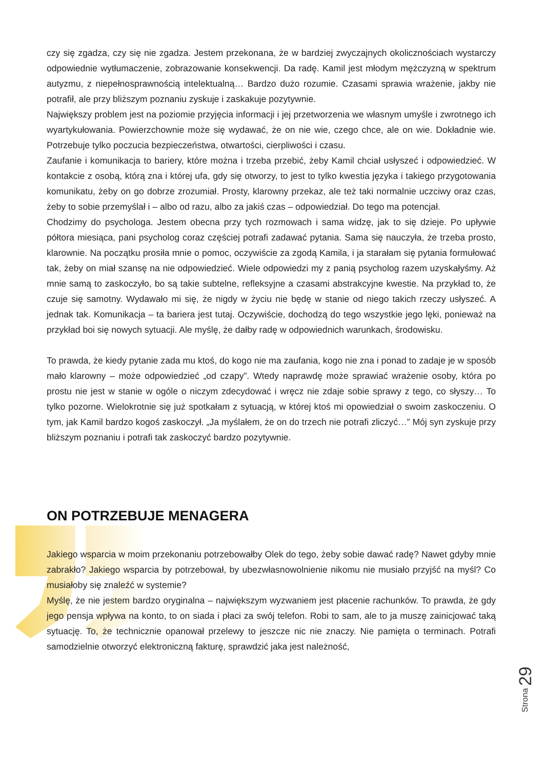czy się zgadza, czy się nie zgadza. Jestem przekonana, że w bardziej zwyczajnych okolicznościach wystarczy odpowiednie wytłumaczenie, zobrazowanie konsekwencji. Da radę. Kamil jest młodym mężczyzną w spektrum autyzmu, z niepełnosprawnością intelektualną… Bardzo dużo rozumie. Czasami sprawia wrażenie, jakby nie potrafił, ale przy bliższym poznaniu zyskuje i zaskakuje pozytywnie.
Największy problem jest na poziomie przyjęcia informacji i jej przetworzenia we własnym umyśle i zwrotnego ich wyartykułowania. Powierzchownie może się wydawać, że on nie wie, czego chce, ale on wie. Dokładnie wie. Potrzebuje tylko poczucia bezpieczeństwa, otwartości, cierpliwości i czasu.
Zaufanie i komunikacja to bariery, które można i trzeba przebić, żeby Kamil chciał usłyszeć i odpowiedzieć. W kontakcie z osobą, którą zna i której ufa, gdy się otworzy, to jest to tylko kwestia języka i takiego przygotowania komunikatu, żeby on go dobrze zrozumiał. Prosty, klarowny przekaz, ale też taki normalnie uczciwy oraz czas, żeby to sobie przemyślał i – albo od razu, albo za jakiś czas – odpowiedział. Do tego ma potencjał.
Chodzimy do psychologa. Jestem obecna przy tych rozmowach i sama widzę, jak to się dzieje. Po upływie półtora miesiąca, pani psycholog coraz częściej potrafi zadawać pytania. Sama się nauczyła, że trzeba prosto, klarownie. Na początku prosiła mnie o pomoc, oczywiście za zgodą Kamila, i ja starałam się pytania formułować tak, żeby on miał szansę na nie odpowiedzieć. Wiele odpowiedzi my z panią psycholog razem uzyskałyśmy. Aż mnie samą to zaskoczyło, bo są takie subtelne, refleksyjne a czasami abstrakcyjne kwestie. Na przykład to, że czuje się samotny. Wydawało mi się, że nigdy w życiu nie będę w stanie od niego takich rzeczy usłyszeć. A jednak tak. Komunikacja – ta bariera jest tutaj. Oczywiście, dochodzą do tego wszystkie jego lęki, ponieważ na przykład boi się nowych sytuacji. Ale myślę, że dałby radę w odpowiednich warunkach, środowisku.
To prawda, że kiedy pytanie zada mu ktoś, do kogo nie ma zaufania, kogo nie zna i ponad to zadaje je w sposób mało klarowny – może odpowiedzieć „od czapy”. Wtedy naprawdę może sprawiać wrażenie osoby, która po prostu nie jest w stanie w ogóle o niczym zdecydować i wręcz nie zdaje sobie sprawy z tego, co słyszy… To tylko pozorne. Wielokrotnie się już spotkałam z sytuacją, w której ktoś mi opowiedział o swoim zaskoczeniu. O tym, jak Kamil bardzo kogoś zaskoczył. „Ja myślałem, że on do trzech nie potrafi zliczyć…” Mój syn zyskuje przy bliższym poznaniu i potrafi tak zaskoczyć bardzo pozytywnie.
ON POTRZEBUJE MENAGERA
Jakiego wsparcia w moim przekonaniu potrzebowałby Olek do tego, żeby sobie dawać radę? Nawet gdyby mnie zabrakło? Jakiego wsparcia by potrzebował, by ubezwłasnowolnienie nikomu nie musiało przyjść na myśl? Co musiałoby się znaleźć w systemie?
Myślę, że nie jestem bardzo oryginalna – największym wyzwaniem jest płacenie rachunków. To prawda, że gdy jego pensja wpływa na konto, to on siada i płaci za swój telefon. Robi to sam, ale to ja muszę zainicjować taką sytuację. To, że technicznie opanował przelewy to jeszcze nic nie znaczy. Nie pamięta o terminach. Potrafi samodzielnie otworzyć elektroniczną fakturę, sprawdzić jaka jest należność,
Strona 29